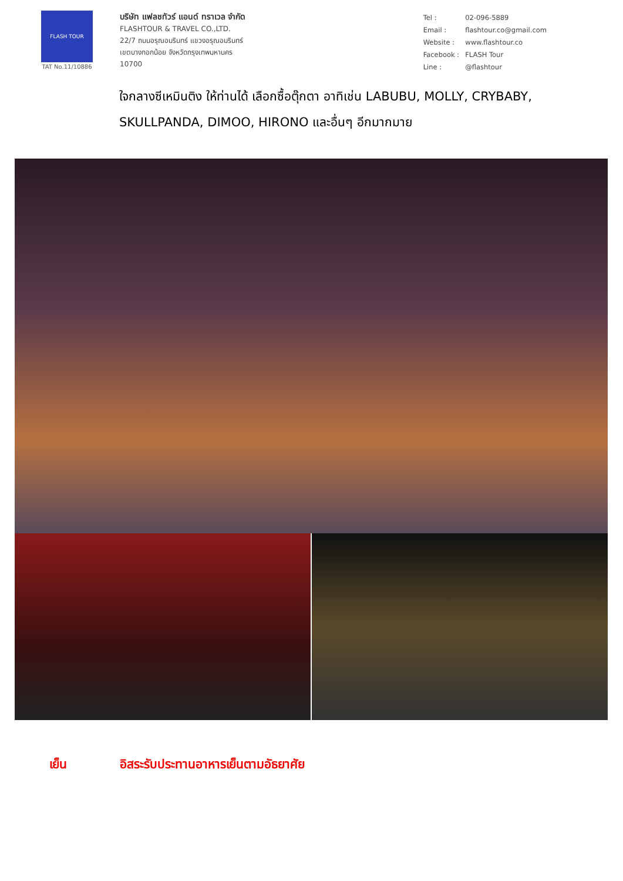FLASH TOUR
TAT No.11/10886
บริษัท แฟลชทัวร์ แอนด์ ทราเวล จำกัด
FLASHTOUR & TRAVEL CO.,LTD.
22/7 ถนนอรุณอมรินทร์ แขวงอรุณอมรินทร์
เขตบางกอกน้อย จังหวัดกรุงเทพมหานคร
10700
| Tel : | 02-096-5889 |
| Email : | flashtour.co@gmail.com |
| Website : | www.flashtour.co |
| Facebook : | FLASH Tour |
| Line : | @flashtour |
ใจกลางซีเหมินติง ให้ท่านได้ เลือกซื้อตุ๊กตา อาทิเช่น LABUBU, MOLLY, CRYBABY, SKULLPANDA, DIMOO, HIRONO และอื่นๆ อีกมากมาย
เย็น อิสระรับประทานอาหารเย็นตามอัธยาศัย